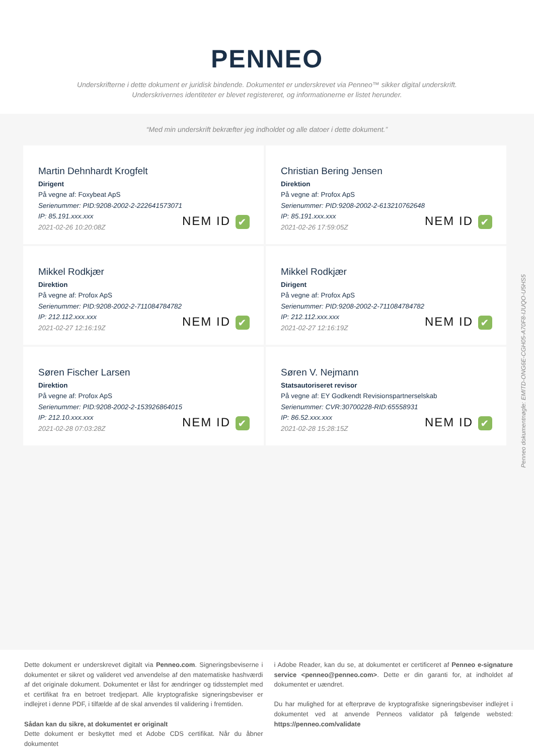PENNEO
Underskrifterne i dette dokument er juridisk bindende. Dokumentet er underskrevet via Penneo™ sikker digital underskrift.
Underskrivernes identiteter er blevet registereret, og informationerne er listet herunder.
“Med min underskrift bekræfter jeg indholdet og alle datoer i dette dokument.”
Martin Dehnhardt Krogfelt
Dirigent
På vegne af: Foxybeat ApS
Serienummer: PID:9208-2002-2-222641573071
IP: 85.191.xxx.xxx
2021-02-26 10:20:08Z
NEM ID ✔
Christian Bering Jensen
Direktion
På vegne af: Profox ApS
Serienummer: PID:9208-2002-2-613210762648
IP: 85.191.xxx.xxx
2021-02-26 17:59:05Z
NEM ID ✔
Mikkel Rodkjær
Direktion
På vegne af: Profox ApS
Serienummer: PID:9208-2002-2-711084784782
IP: 212.112.xxx.xxx
2021-02-27 12:16:19Z
NEM ID ✔
Mikkel Rodkjær
Dirigent
På vegne af: Profox ApS
Serienummer: PID:9208-2002-2-711084784782
IP: 212.112.xxx.xxx
2021-02-27 12:16:19Z
NEM ID ✔
Søren Fischer Larsen
Direktion
På vegne af: Profox ApS
Serienummer: PID:9208-2002-2-153926864015
IP: 212.10.xxx.xxx
2021-02-28 07:03:28Z
NEM ID ✔
Søren V. Nejmann
Statsautoriseret revisor
På vegne af: EY Godkendt Revisionspartnerselskab
Serienummer: CVR:30700228-RID:65558931
IP: 86.52.xxx.xxx
2021-02-28 15:28:15Z
NEM ID ✔
Penneo dokumentnøgle: EMITD-ONG6E-CGH05-A70F8-IJUQO-U5HS5
Dette dokument er underskrevet digitalt via Penneo.com. Signeringsbeviserne i dokumentet er sikret og valideret ved anvendelse af den matematiske hashværdi af det originale dokument. Dokumentet er låst for ændringer og tidsstemplet med et certifikat fra en betroet tredjepart. Alle kryptografiske signeringsbeviser er indlejret i denne PDF, i tilfælde af de skal anvendes til validering i fremtiden.
Sådan kan du sikre, at dokumentet er originalt
Dette dokument er beskyttet med et Adobe CDS certifikat. Når du åbner dokumentet
i Adobe Reader, kan du se, at dokumentet er certificeret af Penneo e-signature service <penneo@penneo.com>. Dette er din garanti for, at indholdet af dokumentet er uændret.
Du har mulighed for at efterprøve de kryptografiske signeringsbeviser indlejret i dokumentet ved at anvende Penneos validator på følgende websted: https://penneo.com/validate